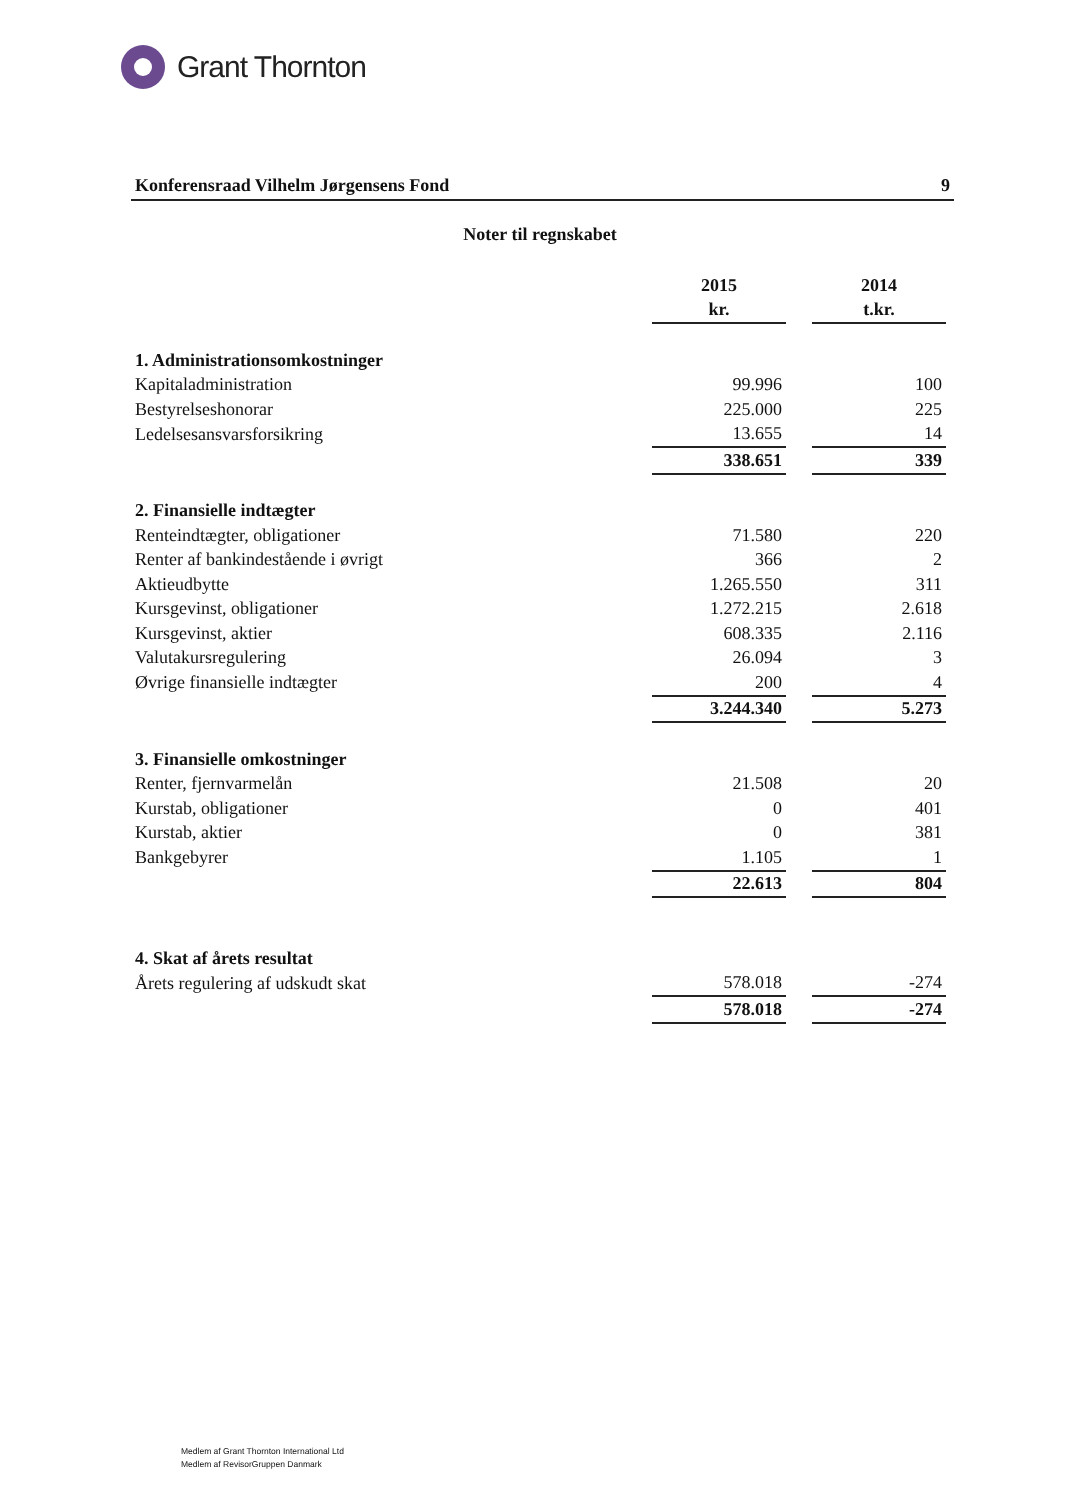Grant Thornton
Konferensraad Vilhelm Jørgensens Fond 9
Noter til regnskabet
| | 2015 | | 2014 |
| --- | --- | --- | --- |
| | kr. | | t.kr. |
| 1. Administrationsomkostninger | | | |
| Kapitaladministration | 99.996 | | 100 |
| Bestyrelseshonorar | 225.000 | | 225 |
| Ledelsesansvarsforsikring | 13.655 | | 14 |
| | 338.651 | | 339 |
| 2. Finansielle indtægter | | | |
| Renteindtægter, obligationer | 71.580 | | 220 |
| Renter af bankindestående i øvrigt | 366 | | 2 |
| Aktieudbytte | 1.265.550 | | 311 |
| Kursgevinst, obligationer | 1.272.215 | | 2.618 |
| Kursgevinst, aktier | 608.335 | | 2.116 |
| Valutakursregulering | 26.094 | | 3 |
| Øvrige finansielle indtægter | 200 | | 4 |
| | 3.244.340 | | 5.273 |
| 3. Finansielle omkostninger | | | |
| Renter, fjernvarmelån | 21.508 | | 20 |
| Kurstab, obligationer | 0 | | 401 |
| Kurstab, aktier | 0 | | 381 |
| Bankgebyrer | 1.105 | | 1 |
| | 22.613 | | 804 |
| 4. Skat af årets resultat | | | |
| Årets regulering af udskudt skat | 578.018 | | -274 |
| | 578.018 | | -274 |
Medlem af Grant Thornton International Ltd
Medlem af RevisorGruppen Danmark